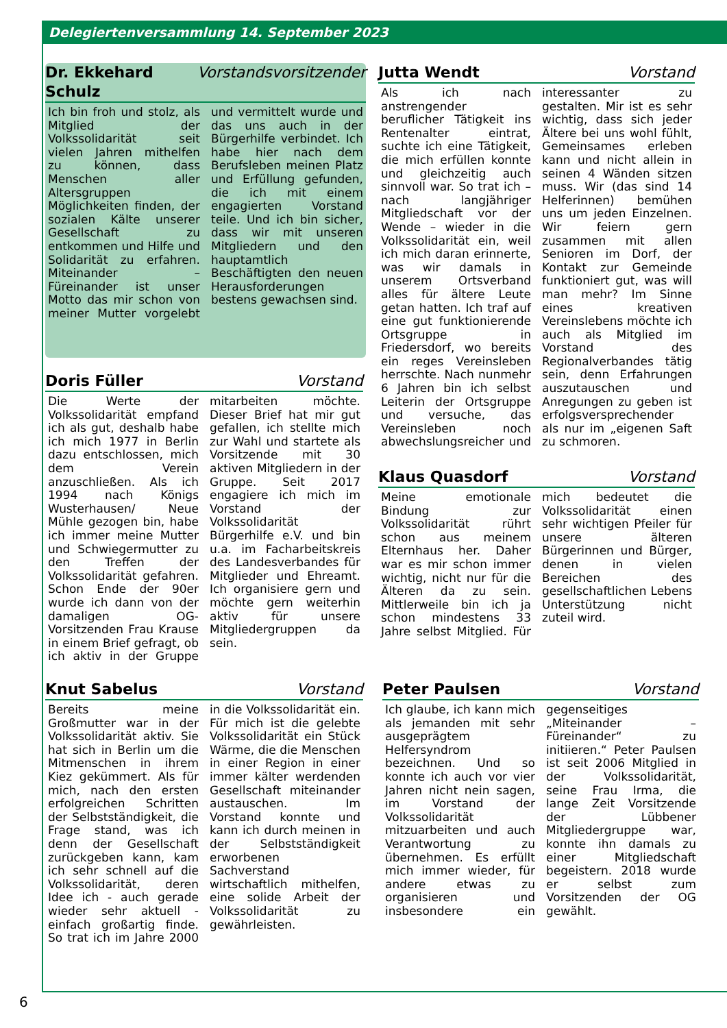Delegiertenversammlung 14. September 2023
Dr. Ekkehard Schulz Vorstandsvorsitzender
Ich bin froh und stolz, als Mitglied der Volkssolidarität seit vielen Jahren mithelfen zu können, dass Menschen aller Altersgruppen Möglichkeiten finden, der sozialen Kälte unserer Gesellschaft zu entkommen und Hilfe und Solidarität zu erfahren. Miteinander – Füreinander ist unser Motto das mir schon von meiner Mutter vorgelebt und vermittelt wurde und das uns auch in der Bürgerhilfe verbindet. Ich habe hier nach dem Berufsleben meinen Platz und Erfüllung gefunden, die ich mit einem engagierten Vorstand teile. Und ich bin sicher, dass wir mit unseren Mitgliedern und den hauptamtlich Beschäftigten den neuen Herausforderungen bestens gewachsen sind.
Jutta Wendt Vorstand
Als ich nach anstrengender beruflicher Tätigkeit ins Rentenalter eintrat, suchte ich eine Tätigkeit, die mich erfüllen konnte und gleichzeitig auch sinnvoll war. So trat ich – nach langjähriger Mitgliedschaft vor der Wende – wieder in die Volkssolidarität ein, weil ich mich daran erinnerte, was wir damals in unserem Ortsverband alles für ältere Leute getan hatten. Ich traf auf eine gut funktionierende Ortsgruppe in Friedersdorf, wo bereits ein reges Vereinsleben herrschte. Nach nunmehr 6 Jahren bin ich selbst Leiterin der Ortsgruppe und versuche, das Vereinsleben noch abwechslungsreicher und interessanter zu gestalten. Mir ist es sehr wichtig, dass sich jeder Ältere bei uns wohl fühlt, Gemeinsames erleben kann und nicht allein in seinen 4 Wänden sitzen muss. Wir (das sind 14 Helferinnen) bemühen uns um jeden Einzelnen. Wir feiern gern zusammen mit allen Senioren im Dorf, der Kontakt zur Gemeinde funktioniert gut, was will man mehr? Im Sinne eines kreativen Vereinslebens möchte ich auch als Mitglied im Vorstand des Regionalverbandes tätig sein, denn Erfahrungen auszutauschen und Anregungen zu geben ist erfolgsversprechender als nur im „eigenen Saft zu schmoren.
Doris Füller Vorstand
Die Werte der Volkssolidarität empfand ich als gut, deshalb habe ich mich 1977 in Berlin dazu entschlossen, mich dem Verein anzuschließen. Als ich 1994 nach Königs Wusterhausen/ Neue Mühle gezogen bin, habe ich immer meine Mutter und Schwiegermutter zu den Treffen der Volkssolidarität gefahren. Schon Ende der 90er wurde ich dann von der damaligen OG-Vorsitzenden Frau Krause in einem Brief gefragt, ob ich aktiv in der Gruppe mitarbeiten möchte. Dieser Brief hat mir gut gefallen, ich stellte mich zur Wahl und startete als Vorsitzende mit 30 aktiven Mitgliedern in der Gruppe. Seit 2017 engagiere ich mich im Vorstand der Volkssolidarität Bürgerhilfe e.V. und bin u.a. im Facharbeitskreis des Landesverbandes für Mitglieder und Ehreamt. Ich organisiere gern und möchte gern weiterhin aktiv für unsere Mitgliedergruppen da sein.
Klaus Quasdorf Vorstand
Meine emotionale Bindung zur Volkssolidarität rührt schon aus meinem Elternhaus her. Daher war es mir schon immer wichtig, nicht nur für die Älteren da zu sein. Mittlerweile bin ich ja schon mindestens 33 Jahre selbst Mitglied. Für mich bedeutet die Volkssolidarität einen sehr wichtigen Pfeiler für unsere älteren Bürgerinnen und Bürger, denen in vielen Bereichen des gesellschaftlichen Lebens Unterstützung nicht zuteil wird.
Knut Sabelus Vorstand
Bereits meine Großmutter war in der Volkssolidarität aktiv. Sie hat sich in Berlin um die Mitmenschen in ihrem Kiez gekümmert. Als für mich, nach den ersten erfolgreichen Schritten der Selbstständigkeit, die Frage stand, was ich denn der Gesellschaft zurückgeben kann, kam ich sehr schnell auf die Volkssolidarität, deren Idee ich - auch gerade wieder sehr aktuell - einfach großartig finde. So trat ich im Jahre 2000 in die Volkssolidarität ein. Für mich ist die gelebte Volkssolidarität ein Stück Wärme, die die Menschen in einer Region in einer immer kälter werdenden Gesellschaft miteinander austauschen. Im Vorstand konnte und kann ich durch meinen in der Selbstständigkeit erworbenen Sachverstand wirtschaftlich mithelfen, eine solide Arbeit der Volkssolidarität zu gewährleisten.
Peter Paulsen Vorstand
Ich glaube, ich kann mich als jemanden mit sehr ausgeprägtem Helfersyndrom bezeichnen. Und so konnte ich auch vor vier Jahren nicht nein sagen, im Vorstand der Volkssolidarität mitzuarbeiten und auch Verantwortung zu übernehmen. Es erfüllt mich immer wieder, für andere etwas zu organisieren und insbesondere ein gegenseitiges „Miteinander – Füreinander“ zu initiieren.“ Peter Paulsen ist seit 2006 Mitglied in der Volkssolidarität, seine Frau Irma, die lange Zeit Vorsitzende der Lübbener Mitgliedergruppe war, konnte ihn damals zu einer Mitgliedschaft begeistern. 2018 wurde er selbst zum Vorsitzenden der OG gewählt.
6